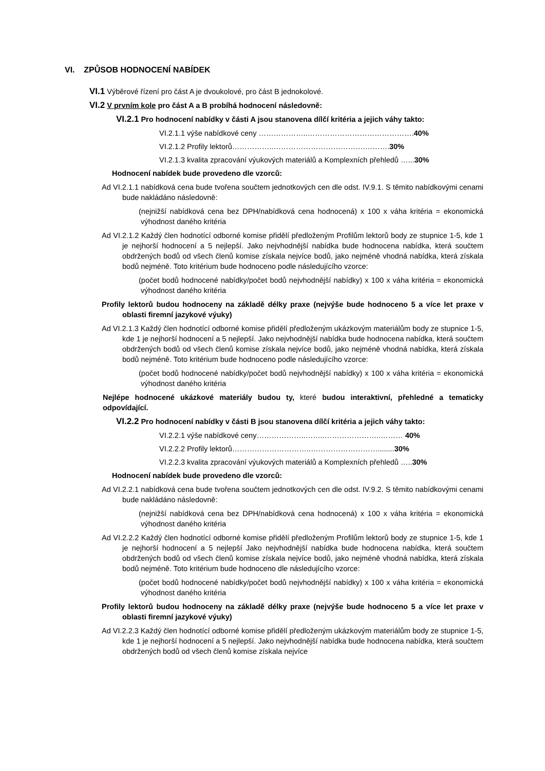VI. ZPŮSOB HODNOCENÍ NABÍDEK
VI.1 Výběrové řízení pro část A je dvoukolové, pro část B jednokolové.
VI.2 V prvním kole pro část A a B probíhá hodnocení následovně:
VI.2.1 Pro hodnocení nabídky v části A jsou stanovena dílčí kritéria a jejich váhy takto:
VI.2.1.1 výše nabídkové ceny ………………..…………………………………….40%
VI.2.1.2 Profily lektorů……………..……………………………….……….30%
VI.2.1.3 kvalita zpracování výukových materiálů a Komplexních přehledů …...30%
Hodnocení nabídek bude provedeno dle vzorců:
Ad VI.2.1.1 nabídková cena bude tvořena součtem jednotkových cen dle odst. IV.9.1. S těmito nabídkovými cenami bude nakládáno následovně:
(nejnižší nabídková cena bez DPH/nabídková cena hodnocená) x 100 x váha kritéria = ekonomická výhodnost daného kritéria
Ad VI.2.1.2 Každý člen hodnotící odborné komise přidělí předloženým Profilům lektorů body ze stupnice 1-5, kde 1 je nejhorší hodnocení a 5 nejlepší. Jako nejvhodnější nabídka bude hodnocena nabídka, která součtem obdržených bodů od všech členů komise získala nejvíce bodů, jako nejméně vhodná nabídka, která získala bodů nejméně. Toto kritérium bude hodnoceno podle následujícího vzorce:
(počet bodů hodnocené nabídky/počet bodů nejvhodnější nabídky) x 100 x váha kritéria = ekonomická výhodnost daného kritéria
Profily lektorů budou hodnoceny na základě délky praxe (nejvýše bude hodnoceno 5 a více let praxe v oblasti firemní jazykové výuky)
Ad VI.2.1.3 Každý člen hodnotící odborné komise přidělí předloženým ukázkovým materiálům body ze stupnice 1-5, kde 1 je nejhorší hodnocení a 5 nejlepší. Jako nejvhodnější nabídka bude hodnocena nabídka, která součtem obdržených bodů od všech členů komise získala nejvíce bodů, jako nejméně vhodná nabídka, která získala bodů nejméně. Toto kritérium bude hodnoceno podle následujícího vzorce:
(počet bodů hodnocené nabídky/počet bodů nejvhodnější nabídky) x 100 x váha kritéria = ekonomická výhodnost daného kritéria
Nejlépe hodnocené ukázkové materiály budou ty, které budou interaktivní, přehledné a tematicky odpovídající.
VI.2.2 Pro hodnocení nabídky v části B jsou stanovena dílčí kritéria a jejich váhy takto:
VI.2.2.1 výše nabídkové ceny………………..……..…………………..……… 40%
VI.2.2.2 Profily lektorů…………………………..………………………........30%
VI.2.2.3 kvalita zpracování výukových materiálů a Komplexních přehledů …..30%
Hodnocení nabídek bude provedeno dle vzorců:
Ad VI.2.2.1 nabídková cena bude tvořena součtem jednotkových cen dle odst. IV.9.2. S těmito nabídkovými cenami bude nakládáno následovně:
(nejnižší nabídková cena bez DPH/nabídková cena hodnocená) x 100 x váha kritéria = ekonomická výhodnost daného kritéria
Ad VI.2.2.2 Každý člen hodnotící odborné komise přidělí předloženým Profilům lektorů body ze stupnice 1-5, kde 1 je nejhorší hodnocení a 5 nejlepší Jako nejvhodnější nabídka bude hodnocena nabídka, která součtem obdržených bodů od všech členů komise získala nejvíce bodů, jako nejméně vhodná nabídka, která získala bodů nejméně. Toto kritérium bude hodnoceno dle následujícího vzorce:
(počet bodů hodnocené nabídky/počet bodů nejvhodnější nabídky) x 100 x váha kritéria = ekonomická výhodnost daného kritéria
Profily lektorů budou hodnoceny na základě délky praxe (nejvýše bude hodnoceno 5 a více let praxe v oblasti firemní jazykové výuky)
Ad VI.2.2.3 Každý člen hodnotící odborné komise přidělí předloženým ukázkovým materiálům body ze stupnice 1-5, kde 1 je nejhorší hodnocení a 5 nejlepší. Jako nejvhodnější nabídka bude hodnocena nabídka, která součtem obdržených bodů od všech členů komise získala nejvíce